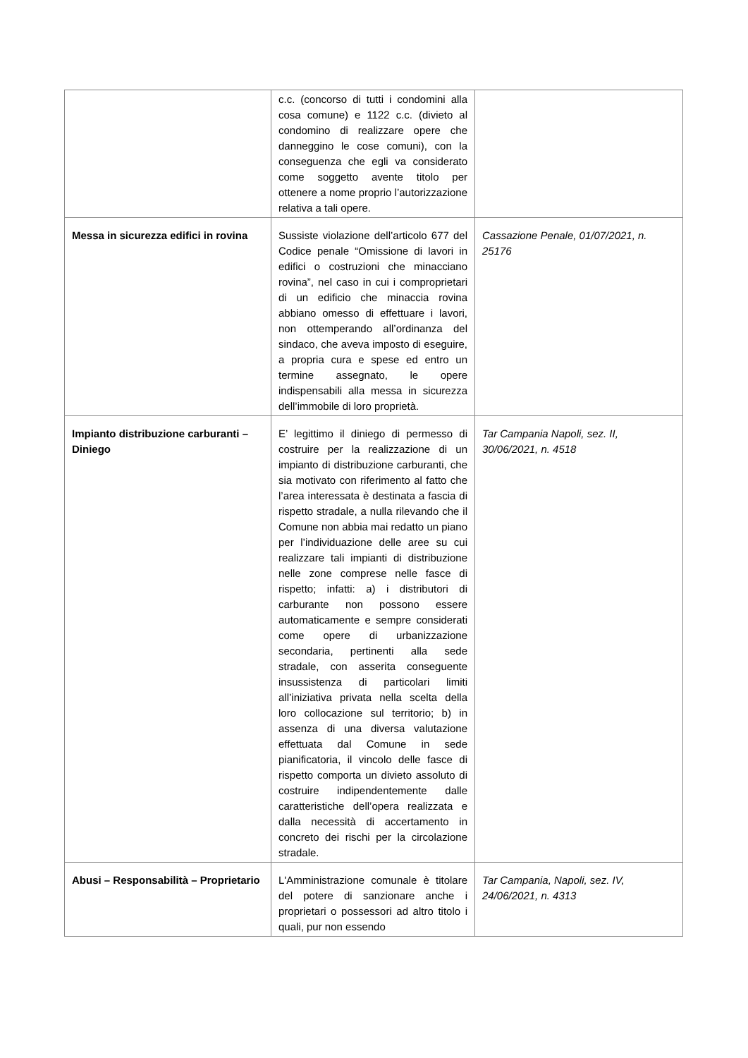| | c.c. (concorso di tutti i condomini alla cosa comune) e 1122 c.c. (divieto al condomino di realizzare opere che danneggino le cose comuni), con la conseguenza che egli va considerato come soggetto avente titolo per ottenere a nome proprio l’autorizzazione relativa a tali opere. | |
| Messa in sicurezza edifici in rovina | Sussiste violazione dell’articolo 677 del Codice penale “Omissione di lavori in edifici o costruzioni che minacciano rovina”, nel caso in cui i comproprietari di un edificio che minaccia rovina abbiano omesso di effettuare i lavori, non ottemperando all’ordinanza del sindaco, che aveva imposto di eseguire, a propria cura e spese ed entro un termine assegnato, le opere indispensabili alla messa in sicurezza dell’immobile di loro proprietà. | Cassazione Penale, 01/07/2021, n. 25176 |
| Impianto distribuzione carburanti – Diniego | E’ legittimo il diniego di permesso di costruire per la realizzazione di un impianto di distribuzione carburanti, che sia motivato con riferimento al fatto che l’area interessata è destinata a fascia di rispetto stradale, a nulla rilevando che il Comune non abbia mai redatto un piano per l’individuazione delle aree su cui realizzare tali impianti di distribuzione nelle zone comprese nelle fasce di rispetto; infatti: a) i distributori di carburante non possono essere automaticamente e sempre considerati come opere di urbanizzazione secondaria, pertinenti alla sede stradale, con asserita conseguente insussistenza di particolari limiti all’iniziativa privata nella scelta della loro collocazione sul territorio; b) in assenza di una diversa valutazione effettuata dal Comune in sede pianificatoria, il vincolo delle fasce di rispetto comporta un divieto assoluto di costruire indipendentemente dalle caratteristiche dell’opera realizzata e dalla necessità di accertamento in concreto dei rischi per la circolazione stradale. | Tar Campania Napoli, sez. II, 30/06/2021, n. 4518 |
| Abusi – Responsabilità – Proprietario | L'Amministrazione comunale è titolare del potere di sanzionare anche i proprietari o possessori ad altro titolo i quali, pur non essendo | Tar Campania, Napoli, sez. IV, 24/06/2021, n. 4313 |